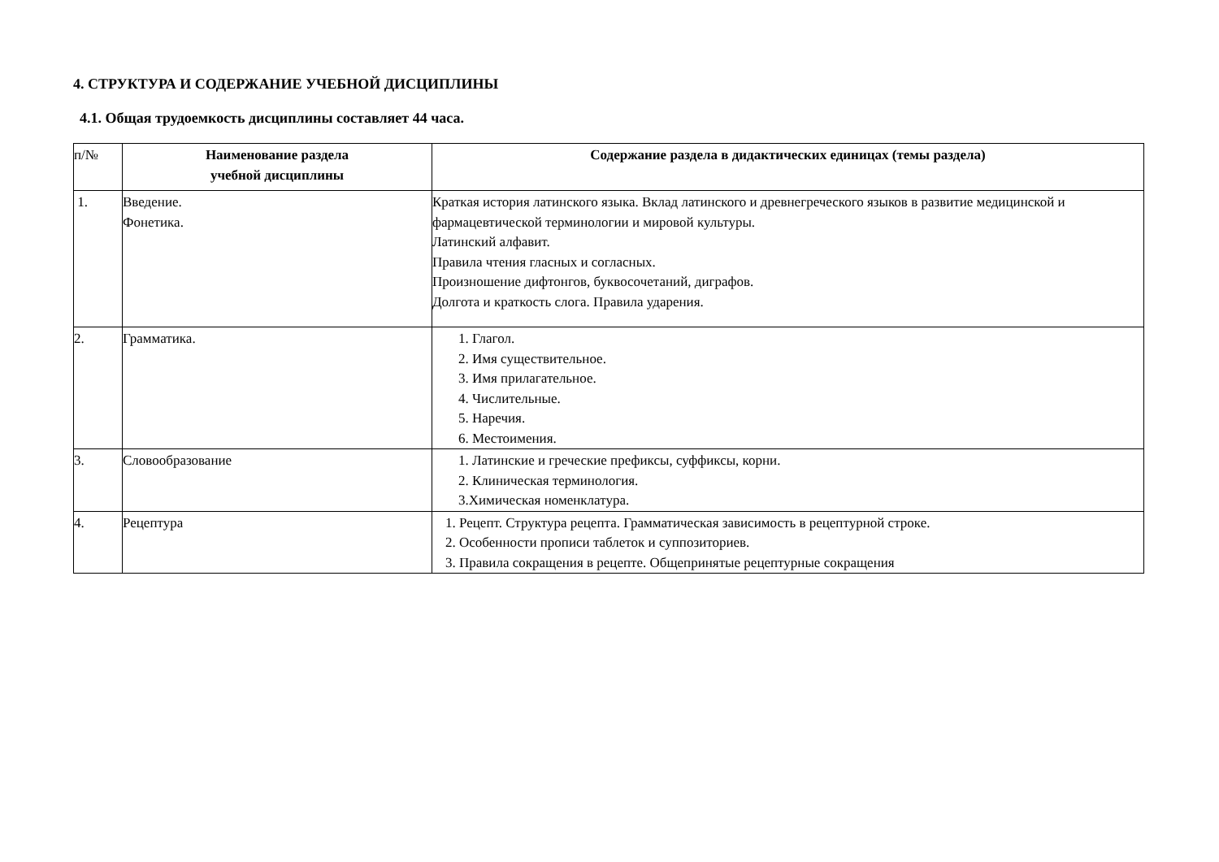4. СТРУКТУРА И СОДЕРЖАНИЕ УЧЕБНОЙ ДИСЦИПЛИНЫ
4.1. Общая трудоемкость дисциплины составляет 44 часа.
| п/№ | Наименование раздела учебной дисциплины | Содержание раздела в дидактических единицах (темы раздела) |
| 1. | Введение. Фонетика. | Краткая история латинского языка. Вклад латинского и древнегреческого языков в развитие медицинской и фармацевтической терминологии и мировой культуры. Латинский алфавит. Правила чтения гласных и согласных. Произношение дифтонгов, буквосочетаний, диграфов. Долгота и краткость слога. Правила ударения. |
| 2. | Грамматика. | 1. Глагол. 2. Имя существительное. 3. Имя прилагательное. 4. Числительные. 5. Наречия. 6. Местоимения. |
| 3. | Словообразование | 1. Латинские и греческие префиксы, суффиксы, корни. 2. Клиническая терминология. 3.Химическая номенклатура. |
| 4. | Рецептура | 1. Рецепт. Структура рецепта. Грамматическая зависимость в рецептурной строке. 2. Особенности прописи таблеток и суппозиториев. 3. Правила сокращения в рецепте. Общепринятые рецептурные сокращения |